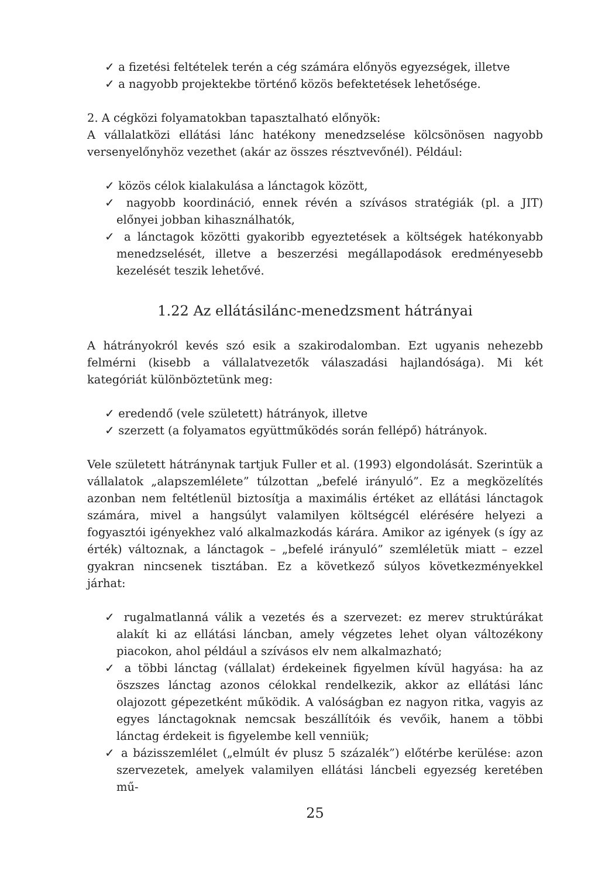✓ a fizetési feltételek terén a cég számára előnyös egyezségek, illetve
✓ a nagyobb projektekbe történő közös befektetések lehetősége.
2. A cégközi folyamatokban tapasztalható előnyök:
A vállalatközi ellátási lánc hatékony menedzselése kölcsönösen nagyobb versenyelőnyhöz vezethet (akár az összes résztvevőnél). Például:
✓ közös célok kialakulása a lánctagok között,
✓ nagyobb koordináció, ennek révén a szívásos stratégiák (pl. a JIT) előnyei jobban kihasználhatók,
✓ a lánctagok közötti gyakoribb egyeztetések a költségek hatékonyabb menedzselését, illetve a beszerzési megállapodások eredményesebb kezelését teszik lehetővé.
1.22 Az ellátásilánc-menedzsment hátrányai
A hátrányokról kevés szó esik a szakirodalomban. Ezt ugyanis nehezebb felmérni (kisebb a vállalatvezetők válaszadási hajlandósága). Mi két kategóriát különböztetünk meg:
✓ eredendő (vele született) hátrányok, illetve
✓ szerzett (a folyamatos együttműködés során fellépő) hátrányok.
Vele született hátránynak tartjuk Fuller et al. (1993) elgondolását. Szerintük a vállalatok „alapszemlélete” túlzottan „befelé irányuló”. Ez a megközelítés azonban nem feltétlenül biztosítja a maximális értéket az ellátási lánctagok számára, mivel a hangsúlyt valamilyen költségcél elérésére helyezi a fogyasztói igényekhez való alkalmazkodás kárára. Amikor az igények (s így az érték) változnak, a lánctagok – „befelé irányuló” szemléletük miatt – ezzel gyakran nincsenek tisztában. Ez a következő súlyos következményekkel járhat:
✓ rugalmatlanná válik a vezetés és a szervezet: ez merev struktúrákat alakít ki az ellátási láncban, amely végzetes lehet olyan változékony piacokon, ahol például a szívásos elv nem alkalmazható;
✓ a többi lánctag (vállalat) érdekeinek figyelmen kívül hagyása: ha az öszszes lánctag azonos célokkal rendelkezik, akkor az ellátási lánc olajozott gépezetként működik. A valóságban ez nagyon ritka, vagyis az egyes lánctagoknak nemcsak beszállítóik és vevőik, hanem a többi lánctag érdekeit is figyelembe kell venniük;
✓ a bázisszemlélet („elmúlt év plusz 5 százalék”) előtérbe kerülése: azon szervezetek, amelyek valamilyen ellátási láncbeli egyezség keretében mű-
25